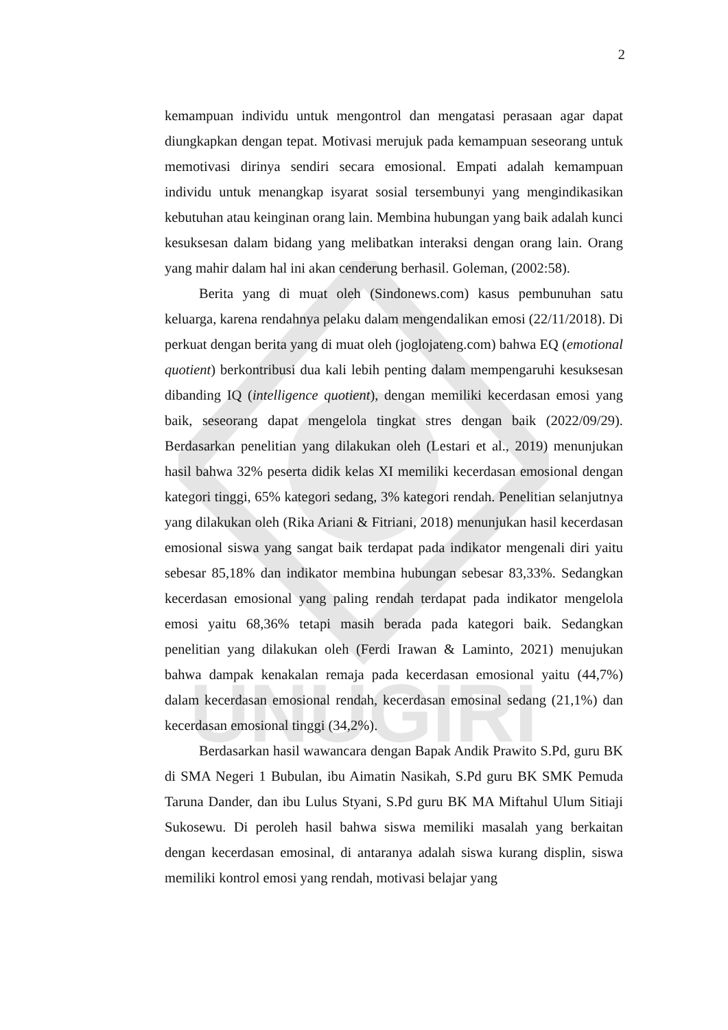UNUGIRI
2
kemampuan individu untuk mengontrol dan mengatasi perasaan agar dapat diungkapkan dengan tepat. Motivasi merujuk pada kemampuan seseorang untuk memotivasi dirinya sendiri secara emosional. Empati adalah kemampuan individu untuk menangkap isyarat sosial tersembunyi yang mengindikasikan kebutuhan atau keinginan orang lain. Membina hubungan yang baik adalah kunci kesuksesan dalam bidang yang melibatkan interaksi dengan orang lain. Orang yang mahir dalam hal ini akan cenderung berhasil. Goleman, (2002:58).
Berita yang di muat oleh (Sindonews.com) kasus pembunuhan satu keluarga, karena rendahnya pelaku dalam mengendalikan emosi (22/11/2018). Di perkuat dengan berita yang di muat oleh (joglojateng.com) bahwa EQ (emotional quotient) berkontribusi dua kali lebih penting dalam mempengaruhi kesuksesan dibanding IQ (intelligence quotient), dengan memiliki kecerdasan emosi yang baik, seseorang dapat mengelola tingkat stres dengan baik (2022/09/29). Berdasarkan penelitian yang dilakukan oleh (Lestari et al., 2019) menunjukan hasil bahwa 32% peserta didik kelas XI memiliki kecerdasan emosional dengan kategori tinggi, 65% kategori sedang, 3% kategori rendah. Penelitian selanjutnya yang dilakukan oleh (Rika Ariani & Fitriani, 2018) menunjukan hasil kecerdasan emosional siswa yang sangat baik terdapat pada indikator mengenali diri yaitu sebesar 85,18% dan indikator membina hubungan sebesar 83,33%. Sedangkan kecerdasan emosional yang paling rendah terdapat pada indikator mengelola emosi yaitu 68,36% tetapi masih berada pada kategori baik. Sedangkan penelitian yang dilakukan oleh (Ferdi Irawan & Laminto, 2021) menujukan bahwa dampak kenakalan remaja pada kecerdasan emosional yaitu (44,7%) dalam kecerdasan emosional rendah, kecerdasan emosinal sedang (21,1%) dan kecerdasan emosional tinggi (34,2%).
Berdasarkan hasil wawancara dengan Bapak Andik Prawito S.Pd, guru BK di SMA Negeri 1 Bubulan, ibu Aimatin Nasikah, S.Pd guru BK SMK Pemuda Taruna Dander, dan ibu Lulus Styani, S.Pd guru BK MA Miftahul Ulum Sitiaji Sukosewu. Di peroleh hasil bahwa siswa memiliki masalah yang berkaitan dengan kecerdasan emosinal, di antaranya adalah siswa kurang displin, siswa memiliki kontrol emosi yang rendah, motivasi belajar yang